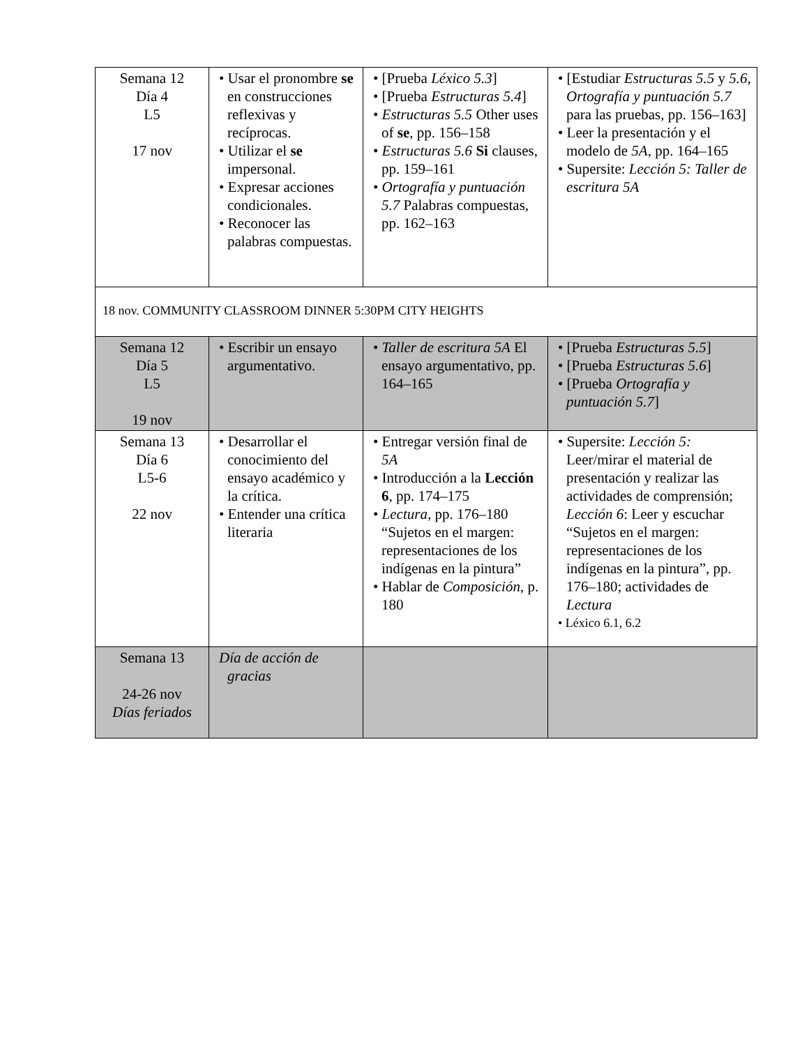| Semana 12 Día 4 L5 17 nov | • Usar el pronombre se en construcciones reflexivas y recíprocas. • Utilizar el se impersonal. • Expresar acciones condicionales. • Reconocer las palabras compuestas. | • [Prueba Léxico 5.3 ] • [Prueba Estructuras 5.4 ] • Estructuras 5.5 Other uses of se , pp. 156–158 • Estructuras 5.6 Si clauses, pp. 159–161 • Ortografía y puntuación 5.7 Palabras compuestas, pp. 162–163 | • [Estudiar Estructuras 5.5 y 5.6, Ortografía y puntuación 5.7 para las pruebas, pp. 156–163] • Leer la presentación y el modelo de 5A , pp. 164–165 • Supersite: Lección 5: Taller de escritura 5A |
| 18 nov. COMMUNITY CLASSROOM DINNER 5:30PM CITY HEIGHTS | | | |
| Semana 12 Día 5 L5 19 nov | • Escribir un ensayo argumentativo. | • Taller de escritura 5A El ensayo argumentativo, pp. 164–165 | • [Prueba Estructuras 5.5 ] • [Prueba Estructuras 5.6 ] • [Prueba Ortografía y puntuación 5.7 ] |
| Semana 13 Día 6 L5-6 22 nov | • Desarrollar el conocimiento del ensayo académico y la crítica. • Entender una crítica literaria | • Entregar versión final de 5A • Introducción a la Lección 6 , pp. 174–175 • Lectura, pp. 176–180 “Sujetos en el margen: representaciones de los indígenas en la pintura” • Hablar de Composición , p. 180 | • Supersite: Lección 5: Leer/mirar el material de presentación y realizar las actividades de comprensión; Lección 6 : Leer y escuchar “Sujetos en el margen: representaciones de los indígenas en la pintura”, pp. 176–180; actividades de Lectura • Léxico 6.1, 6.2 |
| Semana 13 24-26 nov Días feriados | Día de acción de gracias | | |